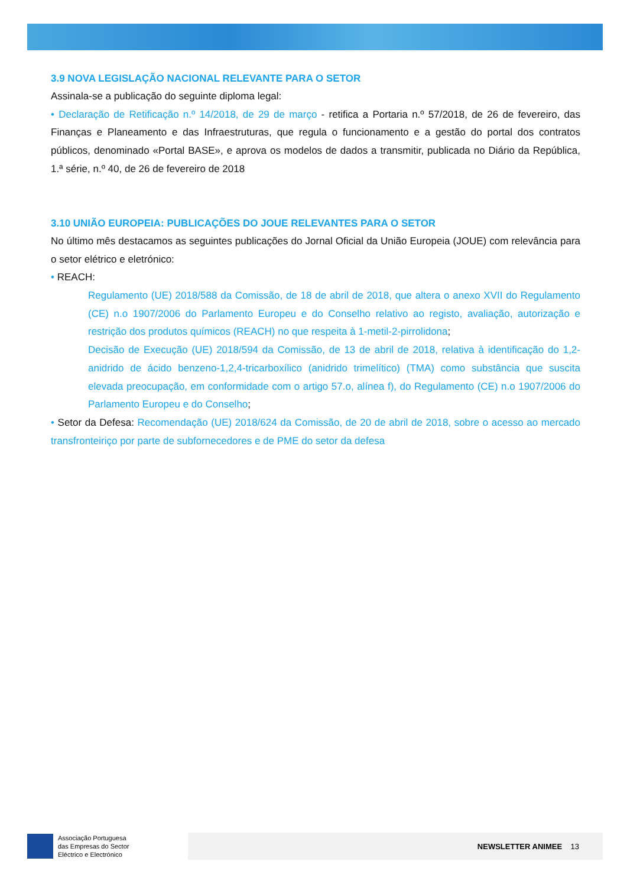3.9 NOVA LEGISLAÇÃO NACIONAL RELEVANTE PARA O SETOR
Assinala-se a publicação do seguinte diploma legal:
• Declaração de Retificação n.º 14/2018, de 29 de março - retifica a Portaria n.º 57/2018, de 26 de fevereiro, das Finanças e Planeamento e das Infraestruturas, que regula o funcionamento e a gestão do portal dos contratos públicos, denominado «Portal BASE», e aprova os modelos de dados a transmitir, publicada no Diário da República, 1.ª série, n.º 40, de 26 de fevereiro de 2018
3.10 UNIÃO EUROPEIA: PUBLICAÇÕES DO JOUE RELEVANTES PARA O SETOR
No último mês destacamos as seguintes publicações do Jornal Oficial da União Europeia (JOUE) com relevância para o setor elétrico e eletrónico:
• REACH:
Regulamento (UE) 2018/588 da Comissão, de 18 de abril de 2018, que altera o anexo XVII do Regulamento (CE) n.o 1907/2006 do Parlamento Europeu e do Conselho relativo ao registo, avaliação, autorização e restrição dos produtos químicos (REACH) no que respeita à 1-metil-2-pirrolidona;
Decisão de Execução (UE) 2018/594 da Comissão, de 13 de abril de 2018, relativa à identificação do 1,2-anidrido de ácido benzeno-1,2,4-tricarboxílico (anidrido trimelítico) (TMA) como substância que suscita elevada preocupação, em conformidade com o artigo 57.o, alínea f), do Regulamento (CE) n.o 1907/2006 do Parlamento Europeu e do Conselho;
• Setor da Defesa: Recomendação (UE) 2018/624 da Comissão, de 20 de abril de 2018, sobre o acesso ao mercado transfronteiriço por parte de subfornecedores e de PME do setor da defesa
Associação Portuguesa
das Empresas do Sector
Eléctrico e Electrónico
NEWSLETTER ANIMEE 13